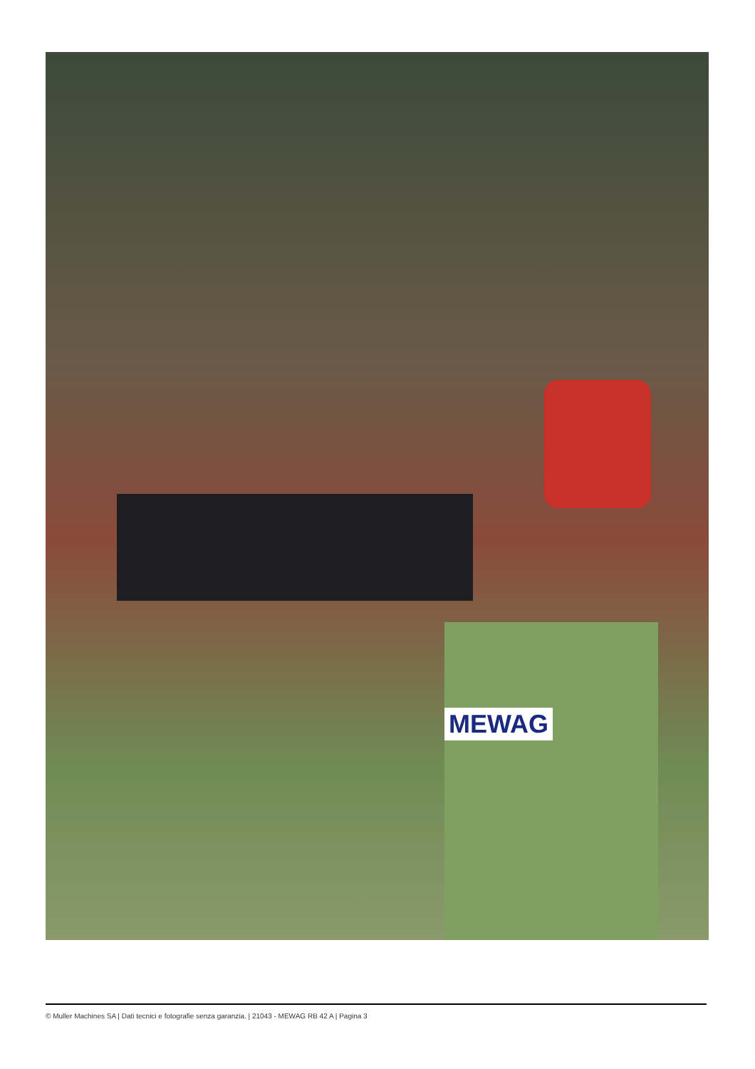MEWAG
© Muller Machines SA | Dati tecnici e fotografie senza garanzia. | 21043 - MEWAG RB 42 A | Pagina 3